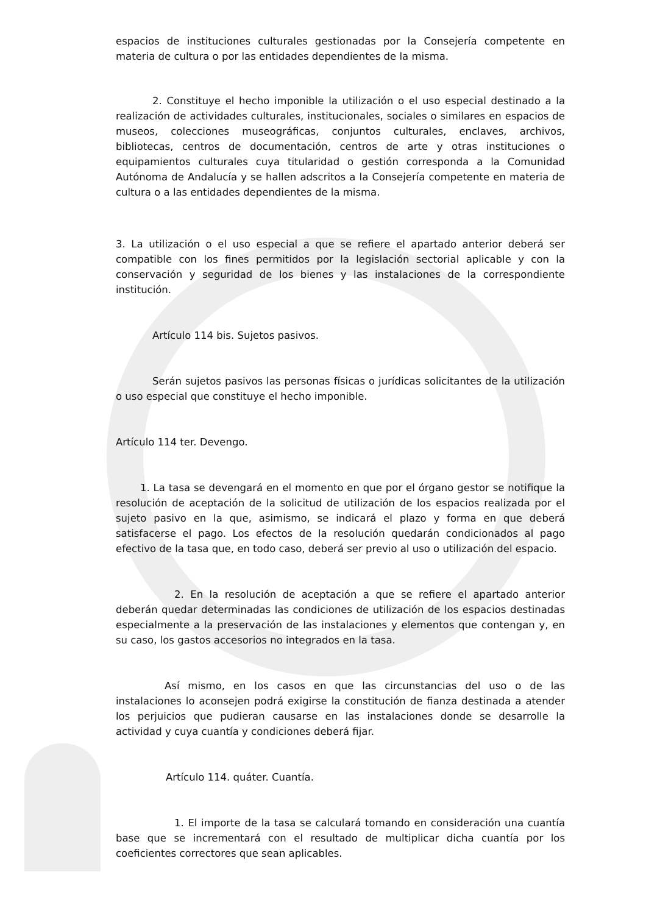espacios de instituciones culturales gestionadas por la Consejería competente en materia de cultura o por las entidades dependientes de la misma.
2. Constituye el hecho imponible la utilización o el uso especial destinado a la realización de actividades culturales, institucionales, sociales o similares en espacios de museos, colecciones museográficas, conjuntos culturales, enclaves, archivos, bibliotecas, centros de documentación, centros de arte y otras instituciones o equipamientos culturales cuya titularidad o gestión corresponda a la Comunidad Autónoma de Andalucía y se hallen adscritos a la Consejería competente en materia de cultura o a las entidades dependientes de la misma.
3. La utilización o el uso especial a que se refiere el apartado anterior deberá ser compatible con los fines permitidos por la legislación sectorial aplicable y con la conservación y seguridad de los bienes y las instalaciones de la correspondiente institución.
Artículo 114 bis. Sujetos pasivos.
Serán sujetos pasivos las personas físicas o jurídicas solicitantes de la utilización o uso especial que constituye el hecho imponible.
Artículo 114 ter. Devengo.
1. La tasa se devengará en el momento en que por el órgano gestor se notifique la resolución de aceptación de la solicitud de utilización de los espacios realizada por el sujeto pasivo en la que, asimismo, se indicará el plazo y forma en que deberá satisfacerse el pago. Los efectos de la resolución quedarán condicionados al pago efectivo de la tasa que, en todo caso, deberá ser previo al uso o utilización del espacio.
2. En la resolución de aceptación a que se refiere el apartado anterior deberán quedar determinadas las condiciones de utilización de los espacios destinadas especialmente a la preservación de las instalaciones y elementos que contengan y, en su caso, los gastos accesorios no integrados en la tasa.
Así mismo, en los casos en que las circunstancias del uso o de las instalaciones lo aconsejen podrá exigirse la constitución de fianza destinada a atender los perjuicios que pudieran causarse en las instalaciones donde se desarrolle la actividad y cuya cuantía y condiciones deberá fijar.
Artículo 114. quáter. Cuantía.
1. El importe de la tasa se calculará tomando en consideración una cuantía base que se incrementará con el resultado de multiplicar dicha cuantía por los coeficientes correctores que sean aplicables.